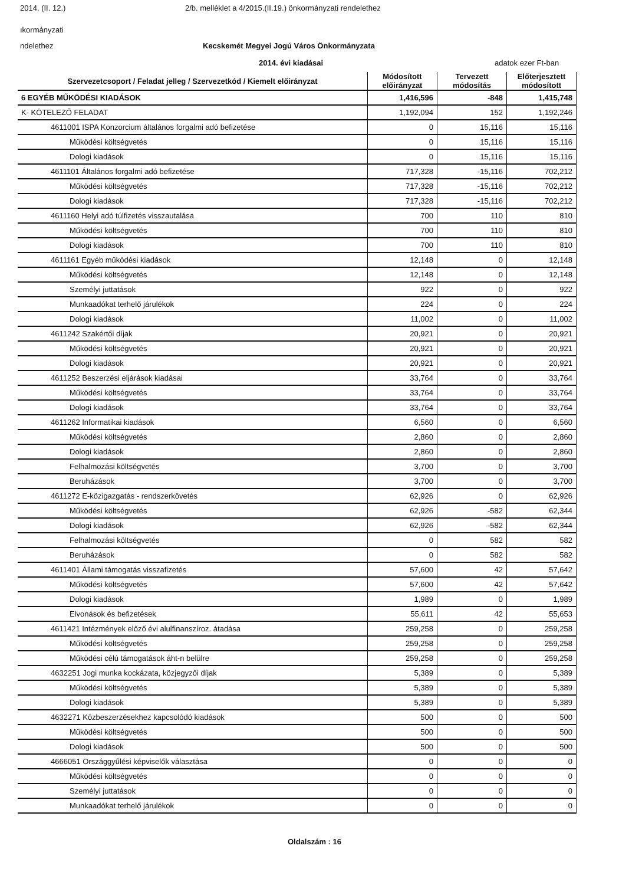2014. (II. 12.) 2/b. melléklet a 4/2015.(II.19.) önkormányzati rendelethez
ıkormányzati
ndelethez Kecskemét Megyei Jogú Város Önkormányzata
2014. évi kiadásai adatok ezer Ft-ban
| Szervezetcsoport / Feladat jelleg / Szervezetkód / Kiemelt előirányzat | Módosított előirányzat | Tervezett módosítás | Előterjesztett módosított |
| --- | --- | --- | --- |
| 6 EGYÉB MŰKÖDÉSI KIADÁSOK | 1,416,596 | -848 | 1,415,748 |
| K- KÖTELEZŐ FELADAT | 1,192,094 | 152 | 1,192,246 |
| 4611001 ISPA Konzorcium általános forgalmi adó befizetése | 0 | 15,116 | 15,116 |
| Működési költségvetés | 0 | 15,116 | 15,116 |
| Dologi kiadások | 0 | 15,116 | 15,116 |
| 4611101 Általános forgalmi adó befizetése | 717,328 | -15,116 | 702,212 |
| Működési költségvetés | 717,328 | -15,116 | 702,212 |
| Dologi kiadások | 717,328 | -15,116 | 702,212 |
| 4611160 Helyi adó túlfizetés visszautalása | 700 | 110 | 810 |
| Működési költségvetés | 700 | 110 | 810 |
| Dologi kiadások | 700 | 110 | 810 |
| 4611161 Egyéb működési kiadások | 12,148 | 0 | 12,148 |
| Működési költségvetés | 12,148 | 0 | 12,148 |
| Személyi juttatások | 922 | 0 | 922 |
| Munkaadókat terhelő járulékok | 224 | 0 | 224 |
| Dologi kiadások | 11,002 | 0 | 11,002 |
| 4611242 Szakértői díjak | 20,921 | 0 | 20,921 |
| Működési költségvetés | 20,921 | 0 | 20,921 |
| Dologi kiadások | 20,921 | 0 | 20,921 |
| 4611252 Beszerzési eljárások kiadásai | 33,764 | 0 | 33,764 |
| Működési költségvetés | 33,764 | 0 | 33,764 |
| Dologi kiadások | 33,764 | 0 | 33,764 |
| 4611262 Informatikai kiadások | 6,560 | 0 | 6,560 |
| Működési költségvetés | 2,860 | 0 | 2,860 |
| Dologi kiadások | 2,860 | 0 | 2,860 |
| Felhalmozási költségvetés | 3,700 | 0 | 3,700 |
| Beruházások | 3,700 | 0 | 3,700 |
| 4611272 E-közigazgatás - rendszerkövetés | 62,926 | 0 | 62,926 |
| Működési költségvetés | 62,926 | -582 | 62,344 |
| Dologi kiadások | 62,926 | -582 | 62,344 |
| Felhalmozási költségvetés | 0 | 582 | 582 |
| Beruházások | 0 | 582 | 582 |
| 4611401 Állami támogatás visszafizetés | 57,600 | 42 | 57,642 |
| Működési költségvetés | 57,600 | 42 | 57,642 |
| Dologi kiadások | 1,989 | 0 | 1,989 |
| Elvonások és befizetések | 55,611 | 42 | 55,653 |
| 4611421 Intézmények előző évi alulfinanszíroz. átadása | 259,258 | 0 | 259,258 |
| Működési költségvetés | 259,258 | 0 | 259,258 |
| Működési célú támogatások áht-n belülre | 259,258 | 0 | 259,258 |
| 4632251 Jogi munka kockázata, közjegyzői díjak | 5,389 | 0 | 5,389 |
| Működési költségvetés | 5,389 | 0 | 5,389 |
| Dologi kiadások | 5,389 | 0 | 5,389 |
| 4632271 Közbeszerzésekhez kapcsolódó kiadások | 500 | 0 | 500 |
| Működési költségvetés | 500 | 0 | 500 |
| Dologi kiadások | 500 | 0 | 500 |
| 4666051 Országgyűlési képviselők választása | 0 | 0 | 0 |
| Működési költségvetés | 0 | 0 | 0 |
| Személyi juttatások | 0 | 0 | 0 |
| Munkaadókat terhelő járulékok | 0 | 0 | 0 |
Oldalszám : 16